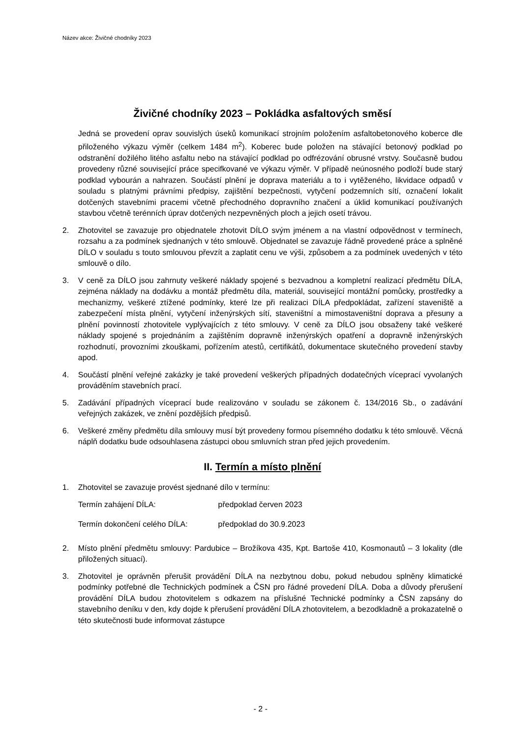Název akce: Živičné chodníky 2023
Živičné chodníky 2023 – Pokládka asfaltových směsí
Jedná se provedení oprav souvislých úseků komunikací strojním položením asfaltobetonového koberce dle přiloženého výkazu výměr (celkem 1484 m<sup>2</sup>). Koberec bude položen na stávající betonový podklad po odstranění dožilého litého asfaltu nebo na stávající podklad po odfrézování obrusné vrstvy. Současně budou provedeny různé související práce specifkované ve výkazu výměr. V případě neúnosného podloží bude starý podklad vybourán a nahrazen. Součástí plnění je doprava materiálu a to i vytěženého, likvidace odpadů v souladu s platnými právními předpisy, zajištění bezpečnosti, vytyčení podzemních sítí, označení lokalit dotčených stavebními pracemi včetně přechodného dopravního značení a úklid komunikací používaných stavbou včetně terénních úprav dotčených nezpevněných ploch a jejich osetí trávou.
2. Zhotovitel se zavazuje pro objednatele zhotovit DÍLO svým jménem a na vlastní odpovědnost v termínech, rozsahu a za podmínek sjednaných v této smlouvě. Objednatel se zavazuje řádně provedené práce a splněné DÍLO v souladu s touto smlouvou převzít a zaplatit cenu ve výši, způsobem a za podmínek uvedených v této smlouvě o dílo.
3. V ceně za DÍLO jsou zahrnuty veškeré náklady spojené s bezvadnou a kompletní realizací předmětu DÍLA, zejména náklady na dodávku a montáž předmětu díla, materiál, související montážní pomůcky, prostředky a mechanizmy, veškeré ztížené podmínky, které lze při realizaci DÍLA předpokládat, zařízení staveniště a zabezpečení místa plnění, vytyčení inženýrských sítí, staveništní a mimostaveništní doprava a přesuny a plnění povinností zhotovitele vyplývajících z této smlouvy. V ceně za DÍLO jsou obsaženy také veškeré náklady spojené s projednáním a zajištěním dopravně inženýrských opatření a dopravně inženýrských rozhodnutí, provozními zkouškami, pořízením atestů, certifikátů, dokumentace skutečného provedení stavby apod.
4. Součástí plnění veřejné zakázky je také provedení veškerých případných dodatečných víceprací vyvolaných prováděním stavebních prací.
5. Zadávání případných víceprací bude realizováno v souladu se zákonem č. 134/2016 Sb., o zadávání veřejných zakázek, ve znění pozdějších předpisů.
6. Veškeré změny předmětu díla smlouvy musí být provedeny formou písemného dodatku k této smlouvě. Věcná náplň dodatku bude odsouhlasena zástupci obou smluvních stran před jejich provedením.
II. Termín a místo plnění
1. Zhotovitel se zavazuje provést sjednané dílo v termínu:
Termín zahájení DÍLA: předpoklad červen 2023
Termín dokončení celého DÍLA: předpoklad do 30.9.2023
2. Místo plnění předmětu smlouvy: Pardubice – Brožíkova 435, Kpt. Bartoše 410, Kosmonautů – 3 lokality (dle přiložených situací).
3. Zhotovitel je oprávněn přerušit provádění DÍLA na nezbytnou dobu, pokud nebudou splněny klimatické podmínky potřebné dle Technických podmínek a ČSN pro řádné provedení DÍLA. Doba a důvody přerušení provádění DÍLA budou zhotovitelem s odkazem na příslušné Technické podmínky a ČSN zapsány do stavebního deníku v den, kdy dojde k přerušení provádění DÍLA zhotovitelem, a bezodkladně a prokazatelně o této skutečnosti bude informovat zástupce
- 2 -